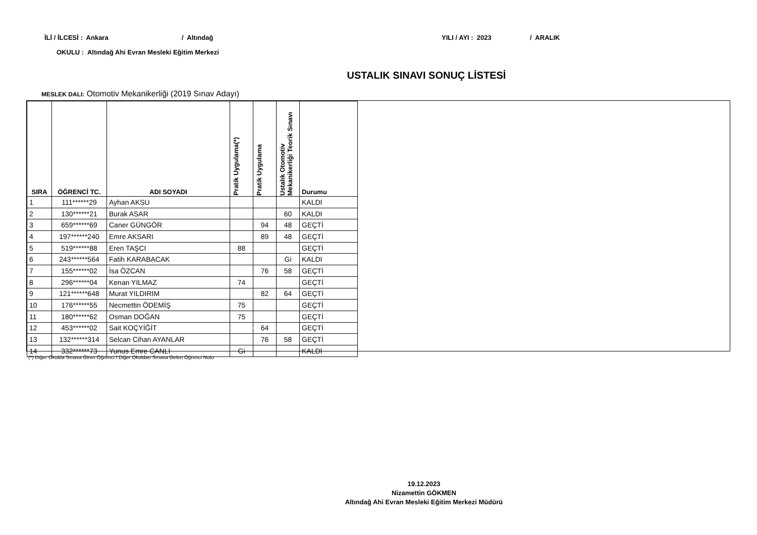İLİ / İLCESİ : Ankara / Altındağ YILI / AYI : 2023 / ARALIK
OKULU : Altındağ Ahi Evran Mesleki Eğitim Merkezi
USTALIK SINAVI SONUÇ LİSTESİ
MESLEK DALI: Otomotiv Mekanikerliği (2019 Sınav Adayı)
| SIRA | ÖĞRENCİ TC. | ADI SOYADI | Pratik Uygulama(*) | Pratik Uygulama | Ustalık Otomotiv Mekanikerliği Teorik Sınavı | Durumu |
| --- | --- | --- | --- | --- | --- | --- |
| 1 | 111******29 | Ayhan AKSU | | | | KALDI |
| 2 | 130******21 | Burak ASAR | | | 60 | KALDI |
| 3 | 659******69 | Caner GÜNGÖR | | 94 | 48 | GEÇTİ |
| 4 | 197******240 | Emre AKSARI | | 89 | 48 | GEÇTİ |
| 5 | 519******88 | Eren TAŞCI | 88 | | | GEÇTİ |
| 6 | 243******564 | Fatih KARABACAK | | | Gi | KALDI |
| 7 | 155******02 | İsa ÖZCAN | | 76 | 58 | GEÇTİ |
| 8 | 296******04 | Kenan YILMAZ | 74 | | | GEÇTİ |
| 9 | 121******648 | Murat YILDIRIM | | 82 | 64 | GEÇTİ |
| 10 | 176******55 | Necmettin ÖDEMİŞ | 75 | | | GEÇTİ |
| 11 | 180******62 | Osman DOĞAN | 75 | | | GEÇTİ |
| 12 | 453******02 | Sait KOÇYİĞİT | | 64 | | GEÇTİ |
| 13 | 132******314 | Selcan Cihan AYANLAR | | 76 | 58 | GEÇTİ |
| 14 | 332******73 | Yunus Emre CANLI | Gi | | | KALDI |
(*) Diğer Okulda Sınava Giren Öğrenci / Diğer Okuldan Sınava Gelen Öğrenci Notu
19.12.2023
Nizamettin GÖKMEN
Altındağ Ahi Evran Mesleki Eğitim Merkezi Müdürü